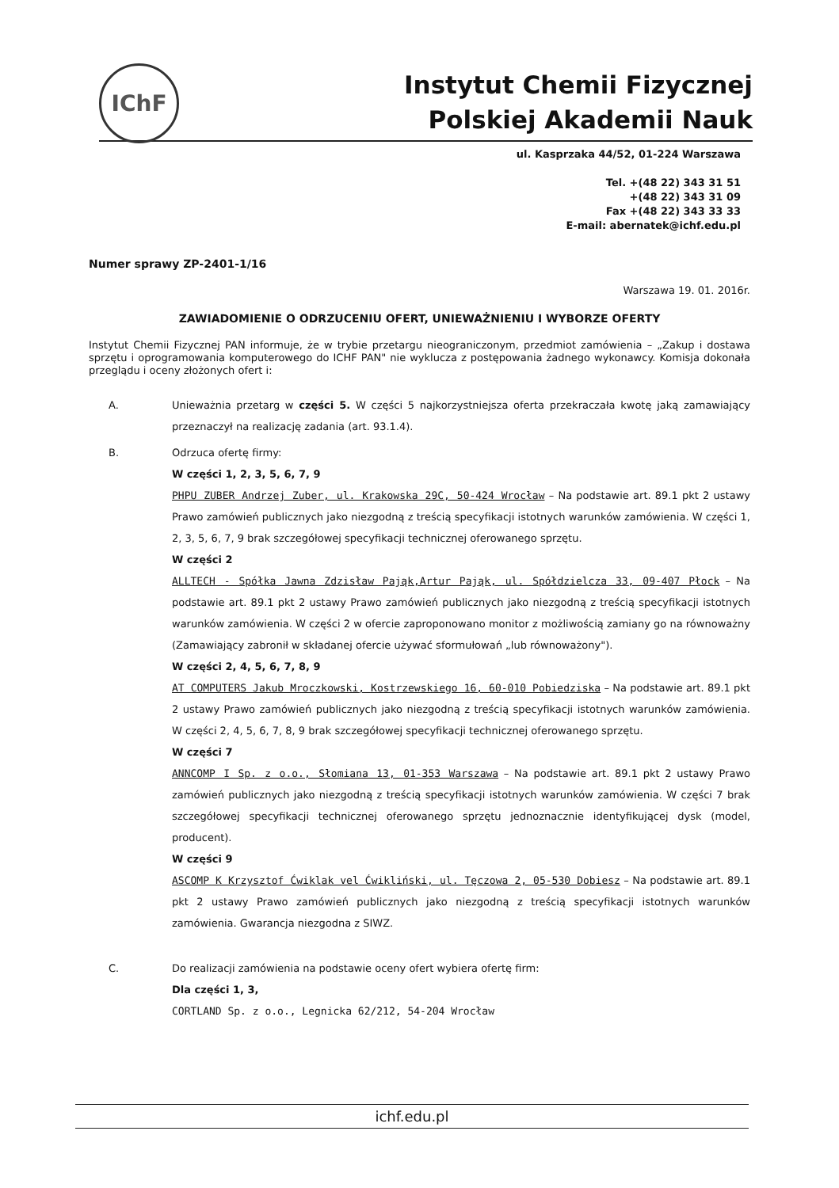IChF
Instytut Chemii Fizycznej
Polskiej Akademii Nauk
ul. Kasprzaka 44/52, 01-224 Warszawa
Tel. +(48 22) 343 31 51
+(48 22) 343 31 09
Fax +(48 22) 343 33 33
E-mail: abernatek@ichf.edu.pl
Numer sprawy ZP-2401-1/16
Warszawa 19. 01. 2016r.
ZAWIADOMIENIE O ODRZUCENIU OFERT, UNIEWAŻNIENIU I WYBORZE OFERTY
Instytut Chemii Fizycznej PAN informuje, że w trybie przetargu nieograniczonym, przedmiot zamówienia – „Zakup i dostawa sprzętu i oprogramowania komputerowego do ICHF PAN" nie wyklucza z postępowania żadnego wykonawcy. Komisja dokonała przeglądu i oceny złożonych ofert i:
A. Unieważnia przetarg w części 5. W części 5 najkorzystniejsza oferta przekraczała kwotę jaką zamawiający przeznaczył na realizację zadania (art. 93.1.4).
B. Odrzuca ofertę firmy:
W części 1, 2, 3, 5, 6, 7, 9
PHPU ZUBER Andrzej Zuber, ul. Krakowska 29C, 50-424 Wrocław – Na podstawie art. 89.1 pkt 2 ustawy Prawo zamówień publicznych jako niezgodną z treścią specyfikacji istotnych warunków zamówienia. W części 1, 2, 3, 5, 6, 7, 9 brak szczegółowej specyfikacji technicznej oferowanego sprzętu.
W części 2
ALLTECH - Spółka Jawna Zdzisław Pająk,Artur Pająk, ul. Spółdzielcza 33, 09-407 Płock – Na podstawie art. 89.1 pkt 2 ustawy Prawo zamówień publicznych jako niezgodną z treścią specyfikacji istotnych warunków zamówienia. W części 2 w ofercie zaproponowano monitor z możliwością zamiany go na równoważny (Zamawiający zabronił w składanej ofercie używać sformułowań „lub równoważony").
W części 2, 4, 5, 6, 7, 8, 9
AT COMPUTERS Jakub Mroczkowski, Kostrzewskiego 16, 60-010 Pobiedziska – Na podstawie art. 89.1 pkt 2 ustawy Prawo zamówień publicznych jako niezgodną z treścią specyfikacji istotnych warunków zamówienia. W części 2, 4, 5, 6, 7, 8, 9 brak szczegółowej specyfikacji technicznej oferowanego sprzętu.
W części 7
ANNCOMP I Sp. z o.o., Słomiana 13, 01-353 Warszawa – Na podstawie art. 89.1 pkt 2 ustawy Prawo zamówień publicznych jako niezgodną z treścią specyfikacji istotnych warunków zamówienia. W części 7 brak szczegółowej specyfikacji technicznej oferowanego sprzętu jednoznacznie identyfikującej dysk (model, producent).
W części 9
ASCOMP K Krzysztof Ćwiklak vel Ćwikliński, ul. Tęczowa 2, 05-530 Dobiesz – Na podstawie art. 89.1 pkt 2 ustawy Prawo zamówień publicznych jako niezgodną z treścią specyfikacji istotnych warunków zamówienia. Gwarancja niezgodna z SIWZ.
C. Do realizacji zamówienia na podstawie oceny ofert wybiera ofertę firm:
Dla części 1, 3,
CORTLAND Sp. z o.o., Legnicka 62/212, 54-204 Wrocław
ichf.edu.pl